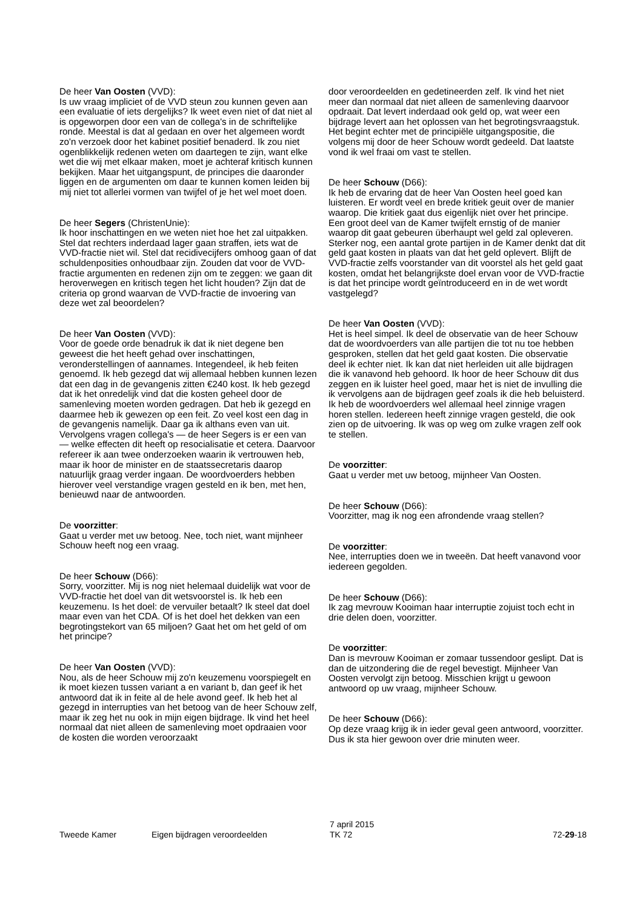De heer Van Oosten (VVD):
Is uw vraag impliciet of de VVD steun zou kunnen geven aan een evaluatie of iets dergelijks? Ik weet even niet of dat niet al is opgeworpen door een van de collega's in de schriftelijke ronde. Meestal is dat al gedaan en over het algemeen wordt zo'n verzoek door het kabinet positief benaderd. Ik zou niet ogenblikkelijk redenen weten om daartegen te zijn, want elke wet die wij met elkaar maken, moet je achteraf kritisch kunnen bekijken. Maar het uitgangspunt, de principes die daaronder liggen en de argumenten om daar te kunnen komen leiden bij mij niet tot allerlei vormen van twijfel of je het wel moet doen.
De heer Segers (ChristenUnie):
Ik hoor inschattingen en we weten niet hoe het zal uitpakken. Stel dat rechters inderdaad lager gaan straffen, iets wat de VVD-fractie niet wil. Stel dat recidivecijfers omhoog gaan of dat schuldenposities onhoudbaar zijn. Zouden dat voor de VVD-fractie argumenten en redenen zijn om te zeggen: we gaan dit heroverwegen en kritisch tegen het licht houden? Zijn dat de criteria op grond waarvan de VVD-fractie de invoering van deze wet zal beoordelen?
De heer Van Oosten (VVD):
Voor de goede orde benadruk ik dat ik niet degene ben geweest die het heeft gehad over inschattingen, veronderstellingen of aannames. Integendeel, ik heb feiten genoemd. Ik heb gezegd dat wij allemaal hebben kunnen lezen dat een dag in de gevangenis zitten €240 kost. Ik heb gezegd dat ik het onredelijk vind dat die kosten geheel door de samenleving moeten worden gedragen. Dat heb ik gezegd en daarmee heb ik gewezen op een feit. Zo veel kost een dag in de gevangenis namelijk. Daar ga ik althans even van uit. Vervolgens vragen collega's — de heer Segers is er een van — welke effecten dit heeft op resocialisatie et cetera. Daarvoor refereer ik aan twee onderzoeken waarin ik vertrouwen heb, maar ik hoor de minister en de staatssecretaris daarop natuurlijk graag verder ingaan. De woordvoerders hebben hierover veel verstandige vragen gesteld en ik ben, met hen, benieuwd naar de antwoorden.
De voorzitter:
Gaat u verder met uw betoog. Nee, toch niet, want mijnheer Schouw heeft nog een vraag.
De heer Schouw (D66):
Sorry, voorzitter. Mij is nog niet helemaal duidelijk wat voor de VVD-fractie het doel van dit wetsvoorstel is. Ik heb een keuzemenu. Is het doel: de vervuiler betaalt? Ik steel dat doel maar even van het CDA. Of is het doel het dekken van een begrotingstekort van 65 miljoen? Gaat het om het geld of om het principe?
De heer Van Oosten (VVD):
Nou, als de heer Schouw mij zo'n keuzemenu voorspiegelt en ik moet kiezen tussen variant a en variant b, dan geef ik het antwoord dat ik in feite al de hele avond geef. Ik heb het al gezegd in interrupties van het betoog van de heer Schouw zelf, maar ik zeg het nu ook in mijn eigen bijdrage. Ik vind het heel normaal dat niet alleen de samenleving moet opdraaien voor de kosten die worden veroorzaakt
door veroordeelden en gedetineerden zelf. Ik vind het niet meer dan normaal dat niet alleen de samenleving daarvoor opdraait. Dat levert inderdaad ook geld op, wat weer een bijdrage levert aan het oplossen van het begrotingsvraagstuk. Het begint echter met de principiële uitgangspositie, die volgens mij door de heer Schouw wordt gedeeld. Dat laatste vond ik wel fraai om vast te stellen.
De heer Schouw (D66):
Ik heb de ervaring dat de heer Van Oosten heel goed kan luisteren. Er wordt veel en brede kritiek geuit over de manier waarop. Die kritiek gaat dus eigenlijk niet over het principe. Een groot deel van de Kamer twijfelt ernstig of de manier waarop dit gaat gebeuren überhaupt wel geld zal opleveren. Sterker nog, een aantal grote partijen in de Kamer denkt dat dit geld gaat kosten in plaats van dat het geld oplevert. Blijft de VVD-fractie zelfs voorstander van dit voorstel als het geld gaat kosten, omdat het belangrijkste doel ervan voor de VVD-fractie is dat het principe wordt geïntroduceerd en in de wet wordt vastgelegd?
De heer Van Oosten (VVD):
Het is heel simpel. Ik deel de observatie van de heer Schouw dat de woordvoerders van alle partijen die tot nu toe hebben gesproken, stellen dat het geld gaat kosten. Die observatie deel ik echter niet. Ik kan dat niet herleiden uit alle bijdragen die ik vanavond heb gehoord. Ik hoor de heer Schouw dit dus zeggen en ik luister heel goed, maar het is niet de invulling die ik vervolgens aan de bijdragen geef zoals ik die heb beluisterd. Ik heb de woordvoerders wel allemaal heel zinnige vragen horen stellen. Iedereen heeft zinnige vragen gesteld, die ook zien op de uitvoering. Ik was op weg om zulke vragen zelf ook te stellen.
De voorzitter:
Gaat u verder met uw betoog, mijnheer Van Oosten.
De heer Schouw (D66):
Voorzitter, mag ik nog een afrondende vraag stellen?
De voorzitter:
Nee, interrupties doen we in tweeën. Dat heeft vanavond voor iedereen gegolden.
De heer Schouw (D66):
Ik zag mevrouw Kooiman haar interruptie zojuist toch echt in drie delen doen, voorzitter.
De voorzitter:
Dan is mevrouw Kooiman er zomaar tussendoor geslipt. Dat is dan de uitzondering die de regel bevestigt. Mijnheer Van Oosten vervolgt zijn betoog. Misschien krijgt u gewoon antwoord op uw vraag, mijnheer Schouw.
De heer Schouw (D66):
Op deze vraag krijg ik in ieder geval geen antwoord, voorzitter. Dus ik sta hier gewoon over drie minuten weer.
Tweede Kamer
Eigen bijdragen veroordeelden
7 april 2015
TK 72
72-29-18